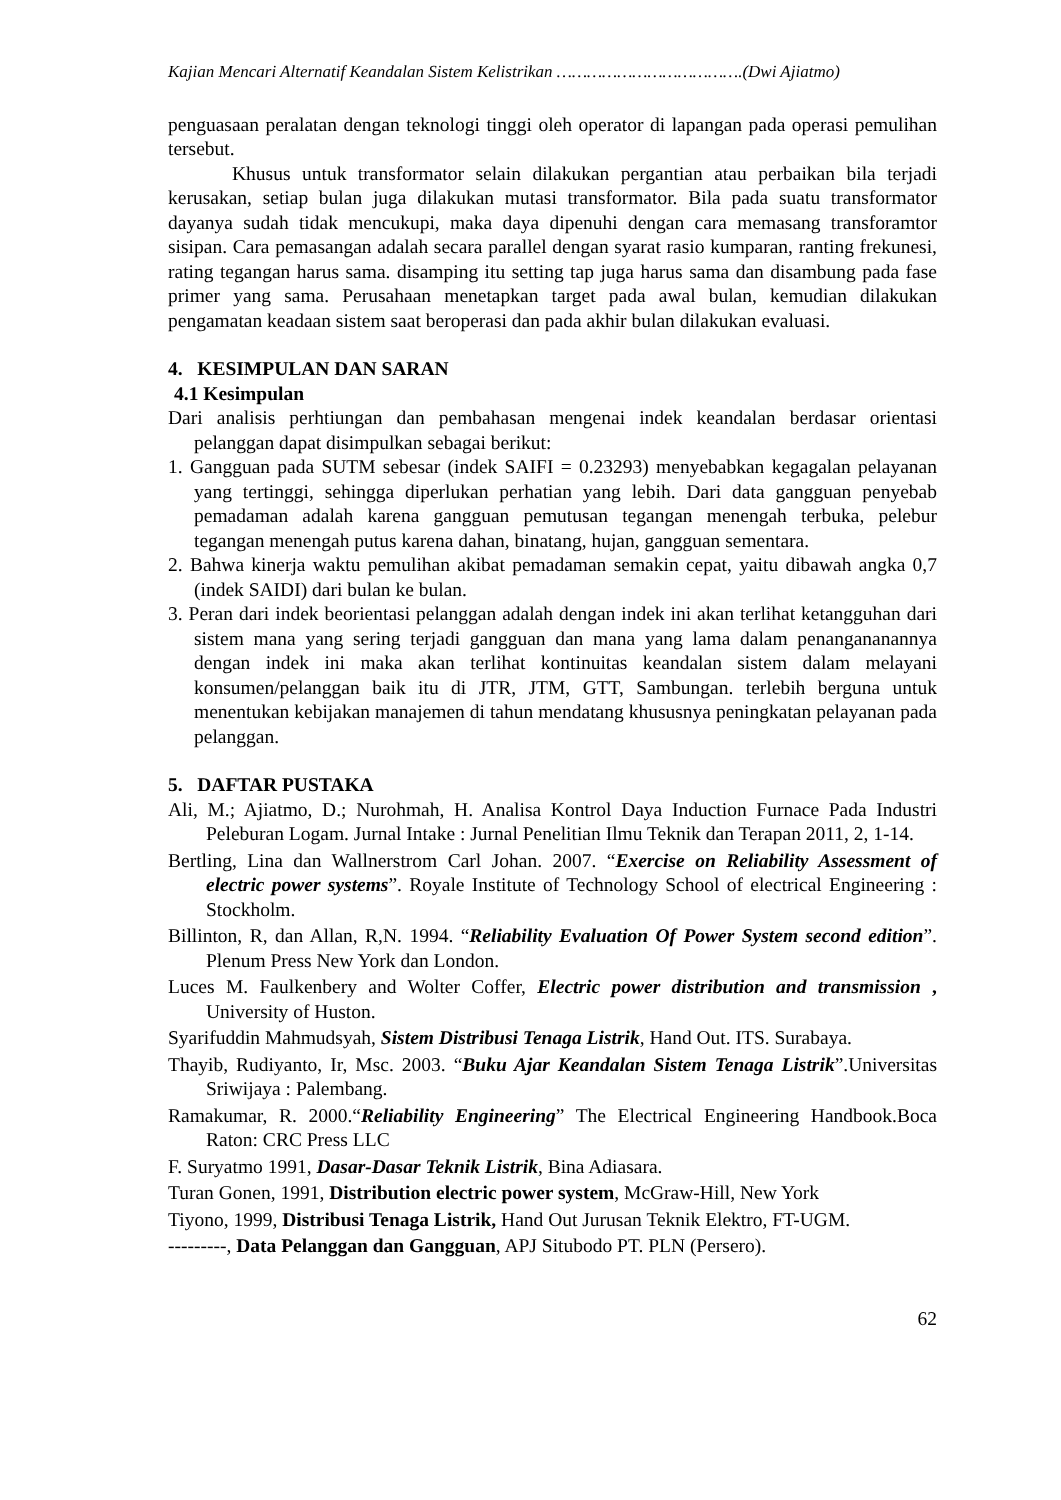Kajian Mencari Alternatif Keandalan Sistem Kelistrikan ……………………………….(Dwi Ajiatmo)
penguasaan peralatan dengan teknologi tinggi oleh operator di lapangan pada operasi pemulihan tersebut.
Khusus untuk transformator selain dilakukan pergantian atau perbaikan bila terjadi kerusakan, setiap bulan juga dilakukan mutasi transformator. Bila pada suatu transformator dayanya sudah tidak mencukupi, maka daya dipenuhi dengan cara memasang transforamtor sisipan. Cara pemasangan adalah secara parallel dengan syarat rasio kumparan, ranting frekunesi, rating tegangan harus sama. disamping itu setting tap juga harus sama dan disambung pada fase primer yang sama. Perusahaan menetapkan target pada awal bulan, kemudian dilakukan pengamatan keadaan sistem saat beroperasi dan pada akhir bulan dilakukan evaluasi.
4. KESIMPULAN DAN SARAN
4.1 Kesimpulan
Dari analisis perhtiungan dan pembahasan mengenai indek keandalan berdasar orientasi pelanggan dapat disimpulkan sebagai berikut:
1. Gangguan pada SUTM sebesar (indek SAIFI = 0.23293) menyebabkan kegagalan pelayanan yang tertinggi, sehingga diperlukan perhatian yang lebih. Dari data gangguan penyebab pemadaman adalah karena gangguan pemutusan tegangan menengah terbuka, pelebur tegangan menengah putus karena dahan, binatang, hujan, gangguan sementara.
2. Bahwa kinerja waktu pemulihan akibat pemadaman semakin cepat, yaitu dibawah angka 0,7 (indek SAIDI) dari bulan ke bulan.
3. Peran dari indek beorientasi pelanggan adalah dengan indek ini akan terlihat ketangguhan dari sistem mana yang sering terjadi gangguan dan mana yang lama dalam penangananannya dengan indek ini maka akan terlihat kontinuitas keandalan sistem dalam melayani konsumen/pelanggan baik itu di JTR, JTM, GTT, Sambungan. terlebih berguna untuk menentukan kebijakan manajemen di tahun mendatang khususnya peningkatan pelayanan pada pelanggan.
5. DAFTAR PUSTAKA
Ali, M.; Ajiatmo, D.; Nurohmah, H. Analisa Kontrol Daya Induction Furnace Pada Industri Peleburan Logam. Jurnal Intake : Jurnal Penelitian Ilmu Teknik dan Terapan 2011, 2, 1-14.
Bertling, Lina dan Wallnerstrom Carl Johan. 2007. “Exercise on Reliability Assessment of electric power systems”. Royale Institute of Technology School of electrical Engineering : Stockholm.
Billinton, R, dan Allan, R,N. 1994. “Reliability Evaluation Of Power System second edition”. Plenum Press New York dan London.
Luces M. Faulkenbery and Wolter Coffer, Electric power distribution and transmission , University of Huston.
Syarifuddin Mahmudsyah, Sistem Distribusi Tenaga Listrik, Hand Out. ITS. Surabaya.
Thayib, Rudiyanto, Ir, Msc. 2003. “Buku Ajar Keandalan Sistem Tenaga Listrik”.Universitas Sriwijaya : Palembang.
Ramakumar, R. 2000.“Reliability Engineering” The Electrical Engineering Handbook.Boca Raton: CRC Press LLC
F. Suryatmo 1991, Dasar-Dasar Teknik Listrik, Bina Adiasara.
Turan Gonen, 1991, Distribution electric power system, McGraw-Hill, New York
Tiyono, 1999, Distribusi Tenaga Listrik, Hand Out Jurusan Teknik Elektro, FT-UGM.
---------, Data Pelanggan dan Gangguan, APJ Situbodo PT. PLN (Persero).
62